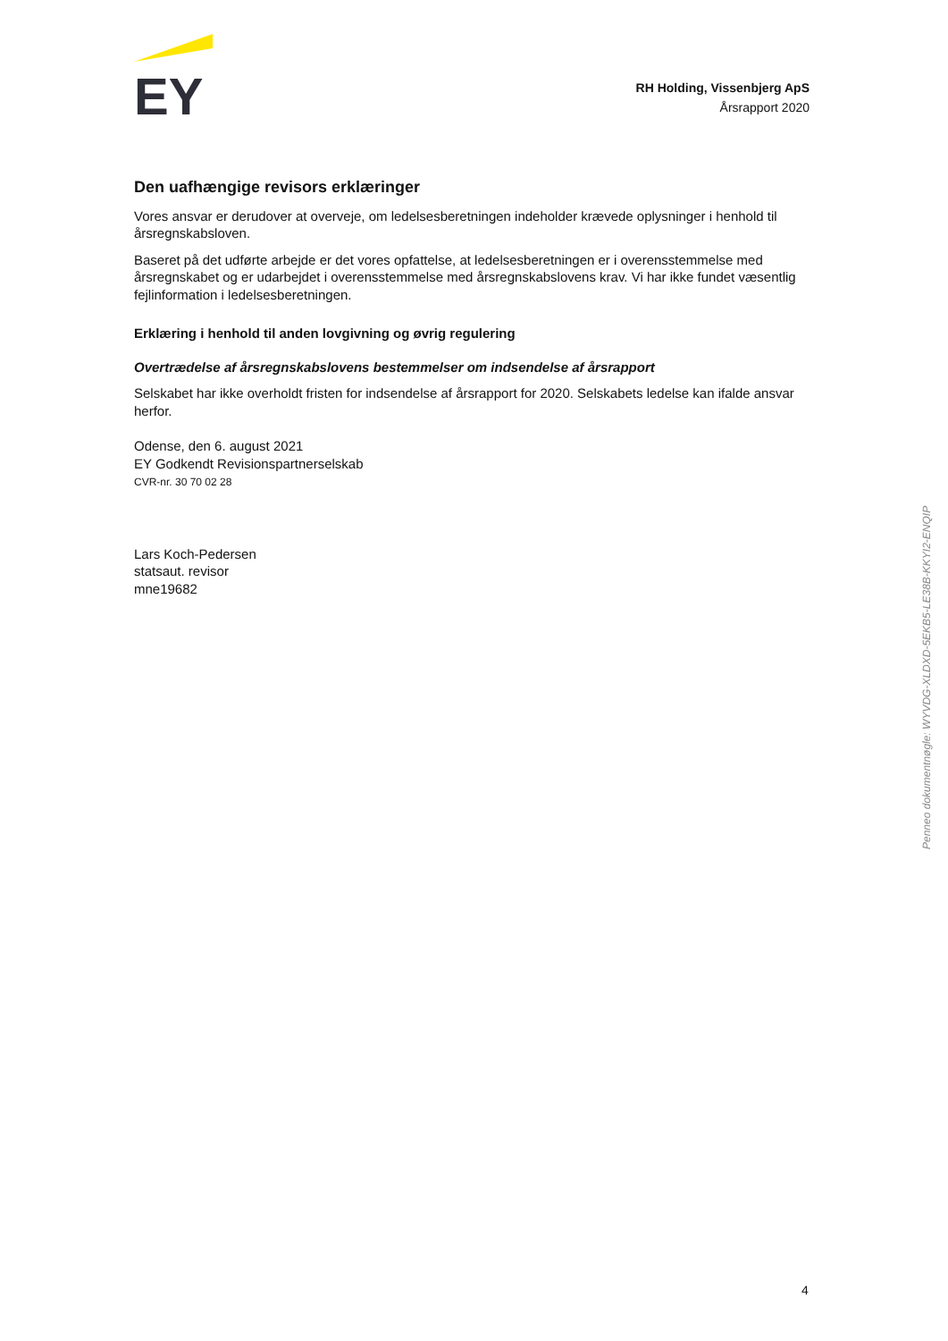EY
RH Holding, Vissenbjerg ApS
Årsrapport 2020
Den uafhængige revisors erklæringer
Vores ansvar er derudover at overveje, om ledelsesberetningen indeholder krævede oplysninger i henhold til årsregnskabsloven.
Baseret på det udførte arbejde er det vores opfattelse, at ledelsesberetningen er i overensstemmelse med årsregnskabet og er udarbejdet i overensstemmelse med årsregnskabslovens krav. Vi har ikke fundet væsentlig fejlinformation i ledelsesberetningen.
Erklæring i henhold til anden lovgivning og øvrig regulering
Overtrædelse af årsregnskabslovens bestemmelser om indsendelse af årsrapport
Selskabet har ikke overholdt fristen for indsendelse af årsrapport for 2020. Selskabets ledelse kan ifalde ansvar herfor.
Odense, den 6. august 2021
EY Godkendt Revisionspartnerselskab
CVR-nr. 30 70 02 28
Lars Koch-Pedersen
statsaut. revisor
mne19682
Penneo dokumentnøgle: WYVDG-XLDXD-5EKB5-LE38B-KKYI2-ENQIP
4